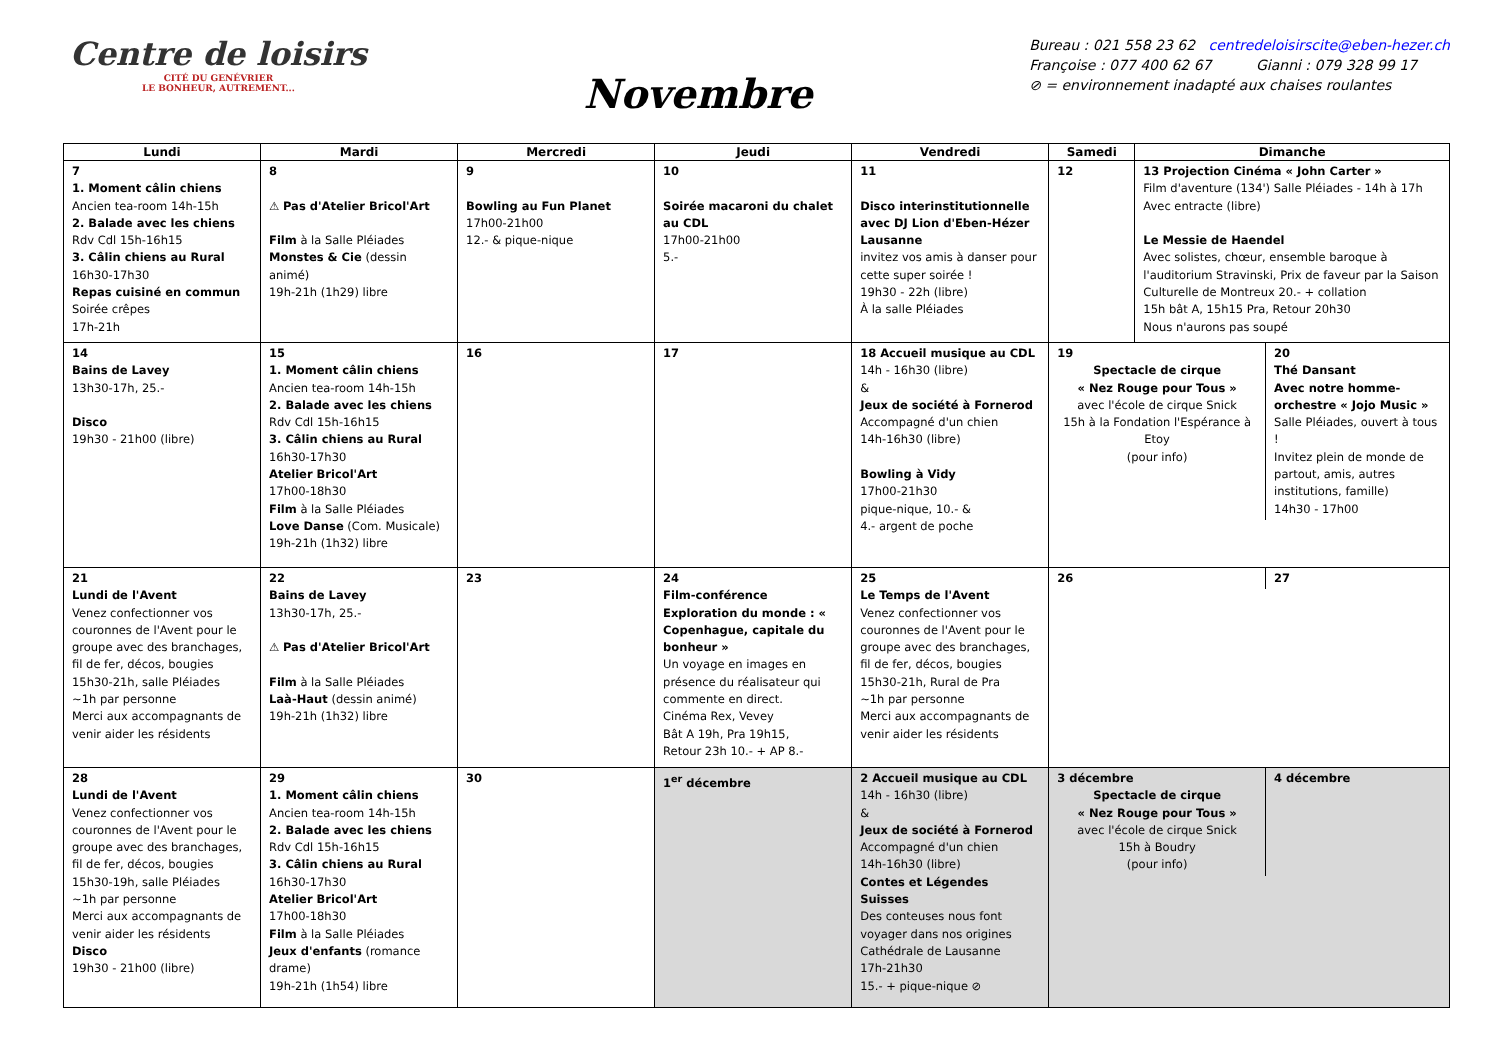Centre de loisirs
CITÉ DU GENÉVRIER
LE BONHEUR, AUTREMENT...
Novembre
Bureau : 021 558 23 62 centredeloisirscite@eben-hezer.ch
Françoise : 077 400 62 67 Gianni : 079 328 99 17
⊘ = environnement inadapté aux chaises roulantes
| Lundi | Mardi | Mercredi | Jeudi | Vendredi | Samedi | Dimanche |
| --- | --- | --- | --- | --- | --- | --- |
| 7 1. Moment câlin chiens Ancien tea-room 14h-15h 2. Balade avec les chiens Rdv Cdl 15h-16h15 3. Câlin chiens au Rural 16h30-17h30 Repas cuisiné en commun Soirée crêpes 17h-21h | 8 ⚠ Pas d'Atelier Bricol'Art Film à la Salle Pléiades Monstes & Cie (dessin animé) 19h-21h (1h29) libre | 9 Bowling au Fun Planet 17h00-21h00 12.- & pique-nique | 10 Soirée macaroni du chalet au CDL 17h00-21h00 5.- | 11 Disco interinstitutionnelle avec DJ Lion d'Eben-Hézer Lausanne invitez vos amis à danser pour cette super soirée ! 19h30 - 22h (libre) À la salle Pléiades | 12 | 13 Projection Cinéma « John Carter » Film d'aventure (134') Salle Pléiades - 14h à 17h Avec entracte (libre) Le Messie de Haendel Avec solistes, chœur, ensemble baroque à l'auditorium Stravinski, Prix de faveur par la Saison Culturelle de Montreux 20.- + collation 15h bât A, 15h15 Pra, Retour 20h30 Nous n'aurons pas soupé |
| 14 Bains de Lavey 13h30-17h, 25.- Disco 19h30 - 21h00 (libre) | 15 1. Moment câlin chiens Ancien tea-room 14h-15h 2. Balade avec les chiens Rdv Cdl 15h-16h15 3. Câlin chiens au Rural 16h30-17h30 Atelier Bricol'Art 17h00-18h30 Film à la Salle Pléiades Love Danse (Com. Musicale) 19h-21h (1h32) libre | 16 | 17 | 18 Accueil musique au CDL 14h - 16h30 (libre) & Jeux de société à Fornerod Accompagné d'un chien 14h-16h30 (libre) Bowling à Vidy 17h00-21h30 pique-nique, 10.- & 4.- argent de poche | / 19 Spectacle de cirque « Nez Rouge pour Tous » avec l'école de cirque Snick 15h à la Fondation l'Espérance à Etoy (pour info) / 20 Thé Dansant Avec notre homme-orchestre « Jojo Music » Salle Pléiades, ouvert à tous ! Invitez plein de monde de partout, amis, autres institutions, famille) 14h30 - 17h00 / | |
| 21 Lundi de l'Avent Venez confectionner vos couronnes de l'Avent pour le groupe avec des branchages, fil de fer, décos, bougies 15h30-21h, salle Pléiades ~1h par personne Merci aux accompagnants de venir aider les résidents | 22 Bains de Lavey 13h30-17h, 25.- ⚠ Pas d'Atelier Bricol'Art Film à la Salle Pléiades Laà-Haut (dessin animé) 19h-21h (1h32) libre | 23 | 24 Film-conférence Exploration du monde : « Copenhague, capitale du bonheur » Un voyage en images en présence du réalisateur qui commente en direct. Cinéma Rex, Vevey Bât A 19h, Pra 19h15, Retour 23h 10.- + AP 8.- | 25 Le Temps de l'Avent Venez confectionner vos couronnes de l'Avent pour le groupe avec des branchages, fil de fer, décos, bougies 15h30-21h, Rural de Pra ~1h par personne Merci aux accompagnants de venir aider les résidents | / 26 / 27 / | |
| 28 Lundi de l'Avent Venez confectionner vos couronnes de l'Avent pour le groupe avec des branchages, fil de fer, décos, bougies 15h30-19h, salle Pléiades ~1h par personne Merci aux accompagnants de venir aider les résidents Disco 19h30 - 21h00 (libre) | 29 1. Moment câlin chiens Ancien tea-room 14h-15h 2. Balade avec les chiens Rdv Cdl 15h-16h15 3. Câlin chiens au Rural 16h30-17h30 Atelier Bricol'Art 17h00-18h30 Film à la Salle Pléiades Jeux d'enfants (romance drame) 19h-21h (1h54) libre | 30 | 1<sup>er</sup> décembre | 2 Accueil musique au CDL 14h - 16h30 (libre) & Jeux de société à Fornerod Accompagné d'un chien 14h-16h30 (libre) Contes et Légendes Suisses Des conteuses nous font voyager dans nos origines Cathédrale de Lausanne 17h-21h30 15.- + pique-nique ⊘ | / 3 décembre Spectacle de cirque « Nez Rouge pour Tous » avec l'école de cirque Snick 15h à Boudry (pour info) / 4 décembre / | |